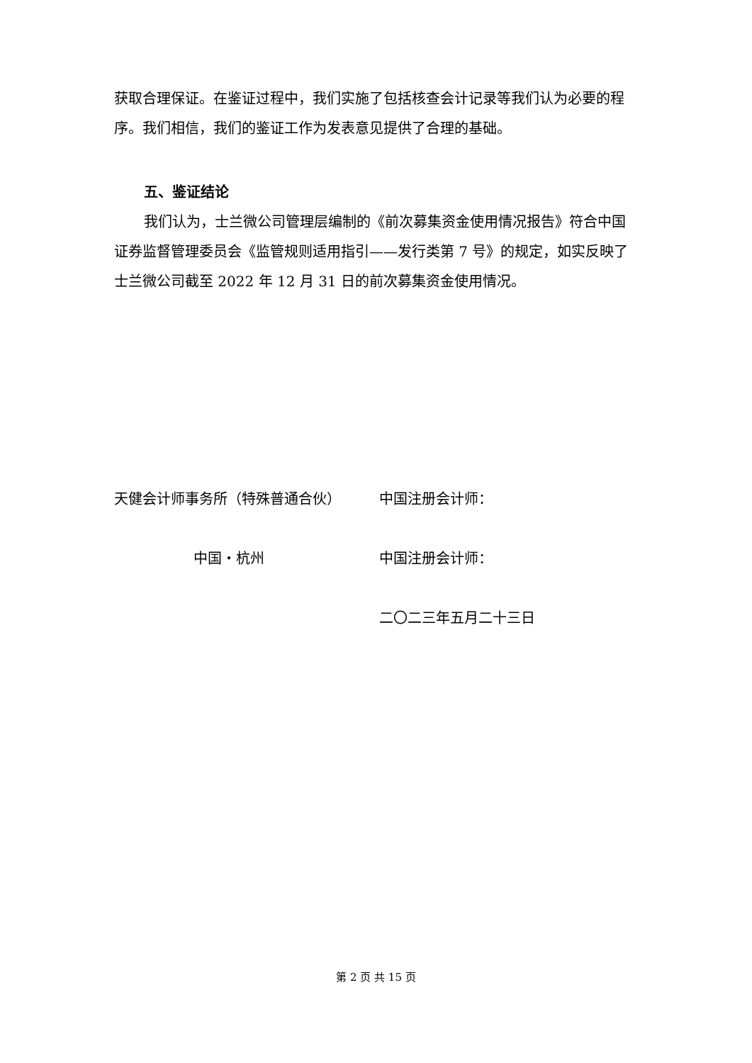获取合理保证。在鉴证过程中，我们实施了包括核查会计记录等我们认为必要的程序。我们相信，我们的鉴证工作为发表意见提供了合理的基础。
五、鉴证结论
我们认为，士兰微公司管理层编制的《前次募集资金使用情况报告》符合中国证券监督管理委员会《监管规则适用指引——发行类第 7 号》的规定，如实反映了士兰微公司截至 2022 年 12 月 31 日的前次募集资金使用情况。
天健会计师事务所（特殊普通合伙）
中国注册会计师：
中国・杭州
中国注册会计师：
二〇二三年五月二十三日
第 2 页 共 15 页